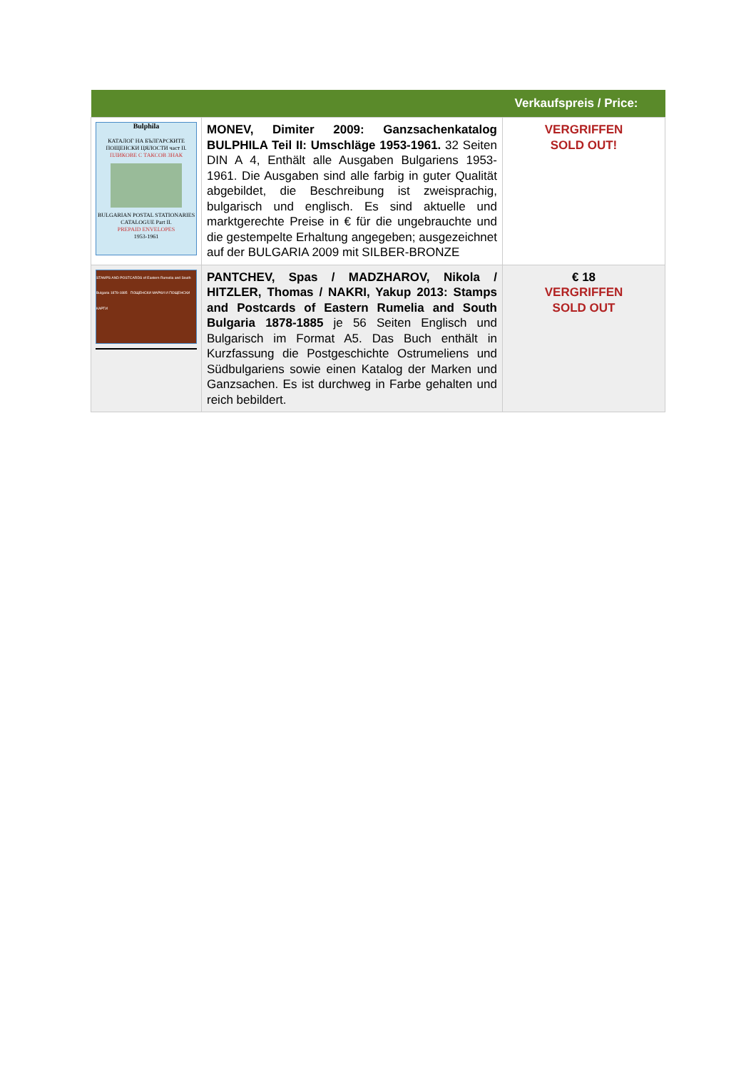| Verkaufspreis / Price: | | |
| --- | --- | --- |
| Bulphila КАТАЛОГ НА БЪЛГАРСКИТЕ ПОЩЕНСКИ ЦЯЛОСТИ част II. ПЛИКОВЕ С ТАКСОВ ЗНАК BULGARIAN POSTAL STATIONARIES CATALOGUE Part II. PREPAID ENVELOPES 1953-1961 | MONEV, Dimiter 2009: Ganzsachenkatalog BULPHILA Teil II: Umschläge 1953-1961. 32 Seiten DIN A 4, Enthält alle Ausgaben Bulgariens 1953-1961. Die Ausgaben sind alle farbig in guter Qualität abgebildet, die Beschreibung ist zweisprachig, bulgarisch und englisch. Es sind aktuelle und marktgerechte Preise in € für die ungebrauchte und die gestempelte Erhaltung angegeben; ausgezeichnet auf der BULGARIA 2009 mit SILBER-BRONZE | VERGRIFFEN SOLD OUT! |
| STAMPS AND POSTCARDS of Eastern Rumelia and South Bulgaria 1878-1885 ПОЩЕНСКИ МАРКИ И ПОЩЕНСКИ КАРТИ | PANTCHEV, Spas / MADZHAROV, Nikola / HITZLER, Thomas / NAKRI, Yakup 2013: Stamps and Postcards of Eastern Rumelia and South Bulgaria 1878-1885 je 56 Seiten Englisch und Bulgarisch im Format A5. Das Buch enthält in Kurzfassung die Postgeschichte Ostrumeliens und Südbulgariens sowie einen Katalog der Marken und Ganzsachen. Es ist durchweg in Farbe gehalten und reich bebildert. | € 18 VERGRIFFEN SOLD OUT |